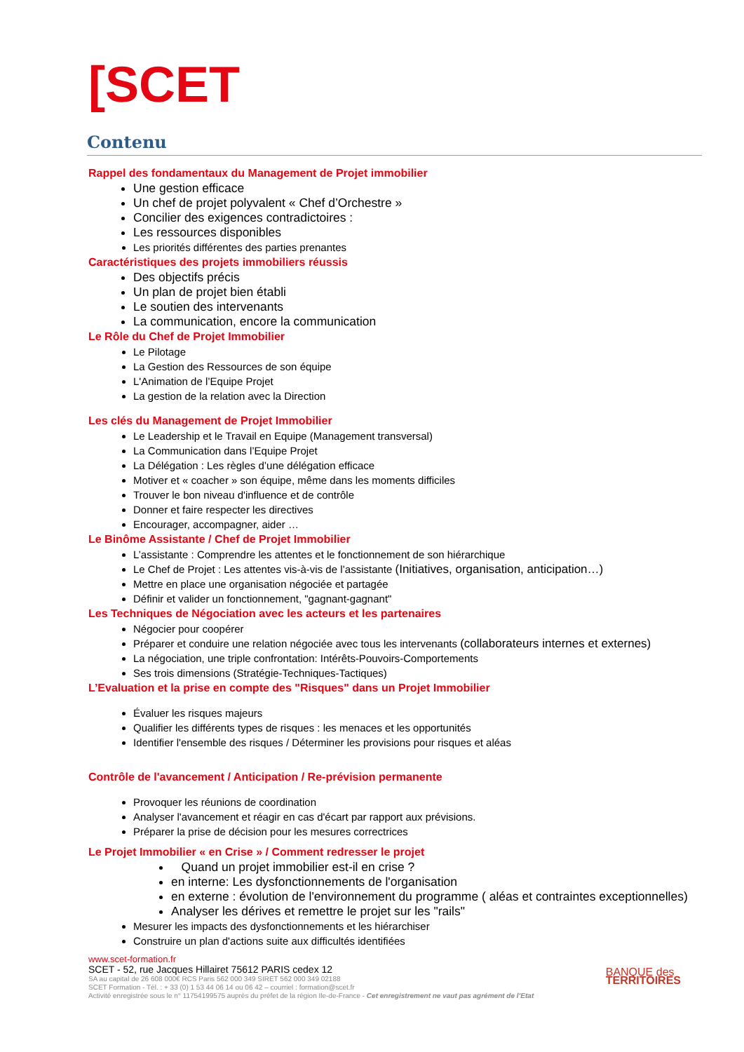[SCET
Contenu
Rappel des fondamentaux du Management de Projet immobilier
Une gestion efficace
Un chef de projet polyvalent « Chef d’Orchestre »
Concilier des exigences contradictoires :
Les ressources disponibles
Les priorités différentes des parties prenantes
Caractéristiques des projets immobiliers réussis
Des objectifs précis
Un plan de projet bien établi
Le soutien des intervenants
La communication, encore la communication
Le Rôle du Chef de Projet Immobilier
Le Pilotage
La Gestion des Ressources de son équipe
L'Animation de l’Equipe Projet
La gestion de la relation avec la Direction
Les clés du Management de Projet Immobilier
Le Leadership et le Travail en Equipe (Management transversal)
La Communication dans l’Equipe Projet
La Délégation : Les règles d’une délégation efficace
Motiver et « coacher » son équipe, même dans les moments difficiles
Trouver le bon niveau d'influence et de contrôle
Donner et faire respecter les directives
Encourager, accompagner, aider …
Le Binôme Assistante / Chef de Projet Immobilier
L’assistante : Comprendre les attentes et le fonctionnement de son hiérarchique
Le Chef de Projet : Les attentes vis-à-vis de l’assistante (Initiatives, organisation, anticipation…)
Mettre en place une organisation négociée et partagée
Définir et valider un fonctionnement, "gagnant-gagnant"
Les Techniques de Négociation avec les acteurs et les partenaires
Négocier pour coopérer
Préparer et conduire une relation négociée avec tous les intervenants (collaborateurs internes et externes)
La négociation, une triple confrontation: Intérêts-Pouvoirs-Comportements
Ses trois dimensions (Stratégie-Techniques-Tactiques)
L’Evaluation et la prise en compte des "Risques" dans un Projet Immobilier
Évaluer les risques majeurs
Qualifier les différents types de risques : les menaces et les opportunités
Identifier l'ensemble des risques / Déterminer les provisions pour risques et aléas
Contrôle de l'avancement / Anticipation / Re-prévision permanente
Provoquer les réunions de coordination
Analyser l'avancement et réagir en cas d'écart par rapport aux prévisions.
Préparer la prise de décision pour les mesures correctrices
Le Projet Immobilier « en Crise » / Comment redresser le projet
Quand un projet immobilier est-il en crise ?
en interne: Les dysfonctionnements de l'organisation
en externe : évolution de l'environnement du programme ( aléas et contraintes exceptionnelles)
Analyser les dérives et remettre le projet sur les "rails"
Mesurer les impacts des dysfonctionnements et les hiérarchiser
Construire un plan d'actions suite aux difficultés identifiées
www.scet-formation.fr
SCET - 52, rue Jacques Hillairet 75612 PARIS cedex 12
SA au capital de 26 608 000€ RCS Paris 562 000 349 SIRET 562 000 349 02188
SCET Formation - Tél. : + 33 (0) 1 53 44 06 14 ou 06 42 – courriel : formation@scet.fr
Activité enregistrée sous le n° 11754199575 auprès du préfet de la région Ile-de-France - Cet enregistrement ne vaut pas agrément de l’Etat
BANQUE des
TERRITOIRES